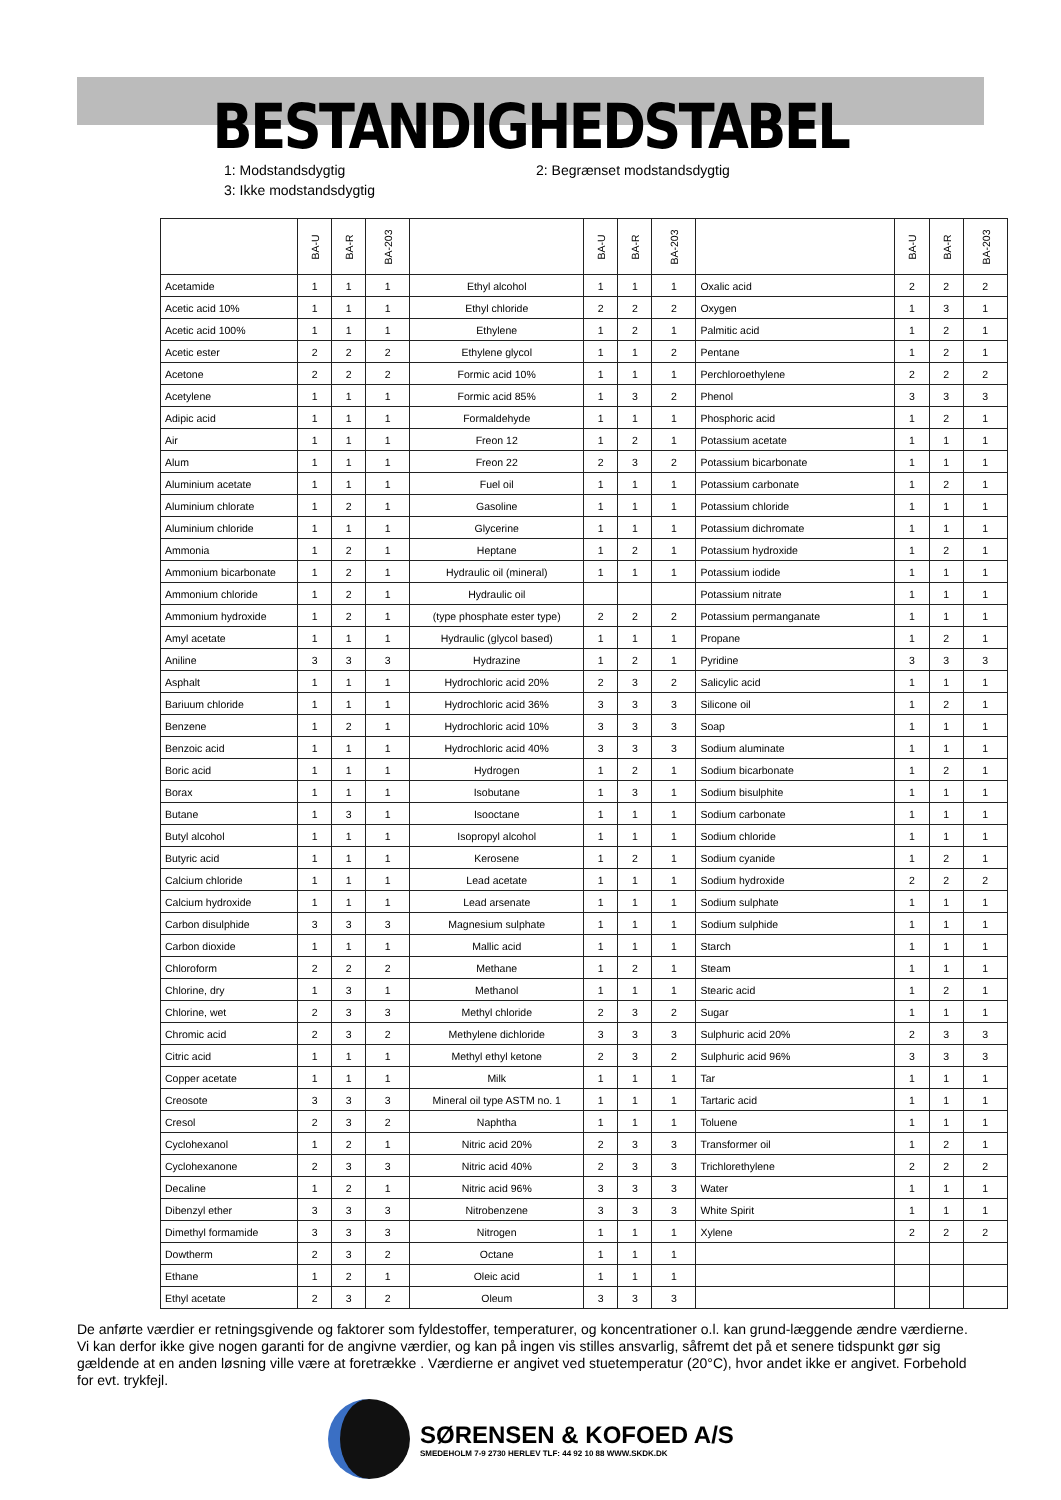BESTANDIGHEDSTABEL
1: Modstandsdygtig 2: Begrænset modstandsdygtig 3: Ikke modstandsdygtig
| | BA-U | BA-R | BA-203 | | BA-U | BA-R | BA-203 | | BA-U | BA-R | BA-203 |
| --- | --- | --- | --- | --- | --- | --- | --- | --- | --- | --- | --- |
| Acetamide | 1 | 1 | 1 | Ethyl alcohol | 1 | 1 | 1 | Oxalic acid | 2 | 2 | 2 |
| Acetic acid 10% | 1 | 1 | 1 | Ethyl chloride | 2 | 2 | 2 | Oxygen | 1 | 3 | 1 |
| Acetic acid 100% | 1 | 1 | 1 | Ethylene | 1 | 2 | 1 | Palmitic acid | 1 | 2 | 1 |
| Acetic ester | 2 | 2 | 2 | Ethylene glycol | 1 | 1 | 2 | Pentane | 1 | 2 | 1 |
| Acetone | 2 | 2 | 2 | Formic acid 10% | 1 | 1 | 1 | Perchloroethylene | 2 | 2 | 2 |
| Acetylene | 1 | 1 | 1 | Formic acid 85% | 1 | 3 | 2 | Phenol | 3 | 3 | 3 |
| Adipic acid | 1 | 1 | 1 | Formaldehyde | 1 | 1 | 1 | Phosphoric acid | 1 | 2 | 1 |
| Air | 1 | 1 | 1 | Freon 12 | 1 | 2 | 1 | Potassium acetate | 1 | 1 | 1 |
| Alum | 1 | 1 | 1 | Freon 22 | 2 | 3 | 2 | Potassium bicarbonate | 1 | 1 | 1 |
| Aluminium acetate | 1 | 1 | 1 | Fuel oil | 1 | 1 | 1 | Potassium carbonate | 1 | 2 | 1 |
| Aluminium chlorate | 1 | 2 | 1 | Gasoline | 1 | 1 | 1 | Potassium chloride | 1 | 1 | 1 |
| Aluminium chloride | 1 | 1 | 1 | Glycerine | 1 | 1 | 1 | Potassium dichromate | 1 | 1 | 1 |
| Ammonia | 1 | 2 | 1 | Heptane | 1 | 2 | 1 | Potassium hydroxide | 1 | 2 | 1 |
| Ammonium bicarbonate | 1 | 2 | 1 | Hydraulic oil (mineral) | 1 | 1 | 1 | Potassium iodide | 1 | 1 | 1 |
| Ammonium chloride | 1 | 2 | 1 | Hydraulic oil | | | | Potassium nitrate | 1 | 1 | 1 |
| Ammonium hydroxide | 1 | 2 | 1 | (type phosphate ester type) | 2 | 2 | 2 | Potassium permanganate | 1 | 1 | 1 |
| Amyl acetate | 1 | 1 | 1 | Hydraulic (glycol based) | 1 | 1 | 1 | Propane | 1 | 2 | 1 |
| Aniline | 3 | 3 | 3 | Hydrazine | 1 | 2 | 1 | Pyridine | 3 | 3 | 3 |
| Asphalt | 1 | 1 | 1 | Hydrochloric acid 20% | 2 | 3 | 2 | Salicylic acid | 1 | 1 | 1 |
| Bariuum chloride | 1 | 1 | 1 | Hydrochloric acid 36% | 3 | 3 | 3 | Silicone oil | 1 | 2 | 1 |
| Benzene | 1 | 2 | 1 | Hydrochloric acid 10% | 3 | 3 | 3 | Soap | 1 | 1 | 1 |
| Benzoic acid | 1 | 1 | 1 | Hydrochloric acid 40% | 3 | 3 | 3 | Sodium aluminate | 1 | 1 | 1 |
| Boric acid | 1 | 1 | 1 | Hydrogen | 1 | 2 | 1 | Sodium bicarbonate | 1 | 2 | 1 |
| Borax | 1 | 1 | 1 | Isobutane | 1 | 3 | 1 | Sodium bisulphite | 1 | 1 | 1 |
| Butane | 1 | 3 | 1 | Isooctane | 1 | 1 | 1 | Sodium carbonate | 1 | 1 | 1 |
| Butyl alcohol | 1 | 1 | 1 | Isopropyl alcohol | 1 | 1 | 1 | Sodium chloride | 1 | 1 | 1 |
| Butyric acid | 1 | 1 | 1 | Kerosene | 1 | 2 | 1 | Sodium cyanide | 1 | 2 | 1 |
| Calcium chloride | 1 | 1 | 1 | Lead acetate | 1 | 1 | 1 | Sodium hydroxide | 2 | 2 | 2 |
| Calcium hydroxide | 1 | 1 | 1 | Lead arsenate | 1 | 1 | 1 | Sodium sulphate | 1 | 1 | 1 |
| Carbon disulphide | 3 | 3 | 3 | Magnesium sulphate | 1 | 1 | 1 | Sodium sulphide | 1 | 1 | 1 |
| Carbon dioxide | 1 | 1 | 1 | Mallic acid | 1 | 1 | 1 | Starch | 1 | 1 | 1 |
| Chloroform | 2 | 2 | 2 | Methane | 1 | 2 | 1 | Steam | 1 | 1 | 1 |
| Chlorine, dry | 1 | 3 | 1 | Methanol | 1 | 1 | 1 | Stearic acid | 1 | 2 | 1 |
| Chlorine, wet | 2 | 3 | 3 | Methyl chloride | 2 | 3 | 2 | Sugar | 1 | 1 | 1 |
| Chromic acid | 2 | 3 | 2 | Methylene dichloride | 3 | 3 | 3 | Sulphuric acid 20% | 2 | 3 | 3 |
| Citric acid | 1 | 1 | 1 | Methyl ethyl ketone | 2 | 3 | 2 | Sulphuric acid 96% | 3 | 3 | 3 |
| Copper acetate | 1 | 1 | 1 | Milk | 1 | 1 | 1 | Tar | 1 | 1 | 1 |
| Creosote | 3 | 3 | 3 | Mineral oil type ASTM no. 1 | 1 | 1 | 1 | Tartaric acid | 1 | 1 | 1 |
| Cresol | 2 | 3 | 2 | Naphtha | 1 | 1 | 1 | Toluene | 1 | 1 | 1 |
| Cyclohexanol | 1 | 2 | 1 | Nitric acid 20% | 2 | 3 | 3 | Transformer oil | 1 | 2 | 1 |
| Cyclohexanone | 2 | 3 | 3 | Nitric acid 40% | 2 | 3 | 3 | Trichlorethylene | 2 | 2 | 2 |
| Decaline | 1 | 2 | 1 | Nitric acid 96% | 3 | 3 | 3 | Water | 1 | 1 | 1 |
| Dibenzyl ether | 3 | 3 | 3 | Nitrobenzene | 3 | 3 | 3 | White Spirit | 1 | 1 | 1 |
| Dimethyl formamide | 3 | 3 | 3 | Nitrogen | 1 | 1 | 1 | Xylene | 2 | 2 | 2 |
| Dowtherm | 2 | 3 | 2 | Octane | 1 | 1 | 1 | | | | |
| Ethane | 1 | 2 | 1 | Oleic acid | 1 | 1 | 1 | | | | |
| Ethyl acetate | 2 | 3 | 2 | Oleum | 3 | 3 | 3 | | | | |
De anførte værdier er retningsgivende og faktorer som fyldestoffer, temperaturer, og koncentrationer o.l. kan grund-læggende ændre værdierne. Vi kan derfor ikke give nogen garanti for de angivne værdier, og kan på ingen vis stilles ansvarlig, såfremt det på et senere tidspunkt gør sig gældende at en anden løsning ville være at foretrække . Værdierne er angivet ved stuetemperatur (20°C), hvor andet ikke er angivet. Forbehold for evt. trykfejl.
SØRENSEN & KOFOED A/S
SMEDEHOLM 7-9 2730 HERLEV TLF: 44 92 10 88 WWW.SKDK.DK